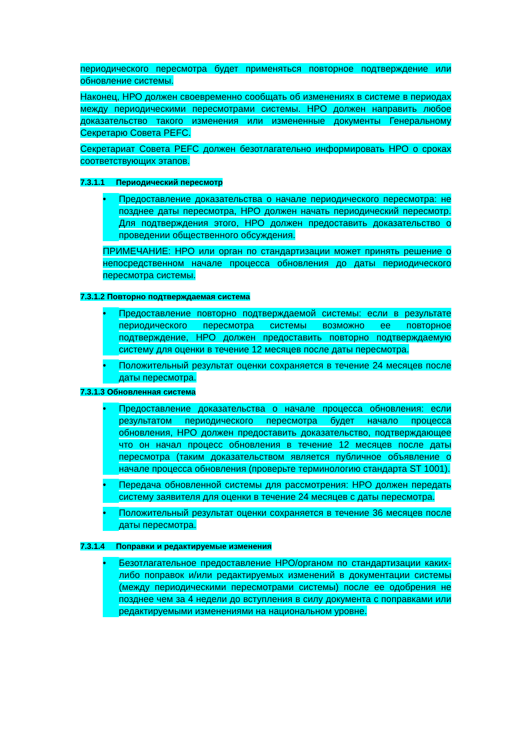периодического пересмотра будет применяться повторное подтверждение или обновление системы.
Наконец, НРО должен своевременно сообщать об изменениях в системе в периодах между периодическими пересмотрами системы. НРО должен направить любое доказательство такого изменения или измененные документы Генеральному Секретарю Совета PEFC.
Секретариат Совета PEFC должен безотлагательно информировать НРО о сроках соответствующих этапов.
7.3.1.1 Периодический пересмотр
• Предоставление доказательства о начале периодического пересмотра: не позднее даты пересмотра, НРО должен начать периодический пересмотр. Для подтверждения этого, НРО должен предоставить доказательство о проведении общественного обсуждения.
ПРИМЕЧАНИЕ: НРО или орган по стандартизации может принять решение о непосредственном начале процесса обновления до даты периодического пересмотра системы.
7.3.1.2 Повторно подтверждаемая система
• Предоставление повторно подтверждаемой системы: если в результате периодического пересмотра системы возможно ее повторное подтверждение, НРО должен предоставить повторно подтверждаемую систему для оценки в течение 12 месяцев после даты пересмотра.
• Положительный результат оценки сохраняется в течение 24 месяцев после даты пересмотра.
7.3.1.3 Обновленная система
• Предоставление доказательства о начале процесса обновления: если результатом периодического пересмотра будет начало процесса обновления, НРО должен предоставить доказательство, подтверждающее что он начал процесс обновления в течение 12 месяцев после даты пересмотра (таким доказательством является публичное объявление о начале процесса обновления (проверьте терминологию стандарта ST 1001).
• Передача обновленной системы для рассмотрения: НРО должен передать систему заявителя для оценки в течение 24 месяцев с даты пересмотра.
• Положительный результат оценки сохраняется в течение 36 месяцев после даты пересмотра.
7.3.1.4 Поправки и редактируемые изменения
• Безотлагательное предоставление НРО/органом по стандартизации каких-либо поправок и/или редактируемых изменений в документации системы (между периодическими пересмотрами системы) после ее одобрения не позднее чем за 4 недели до вступления в силу документа с поправками или редактируемыми изменениями на национальном уровне.